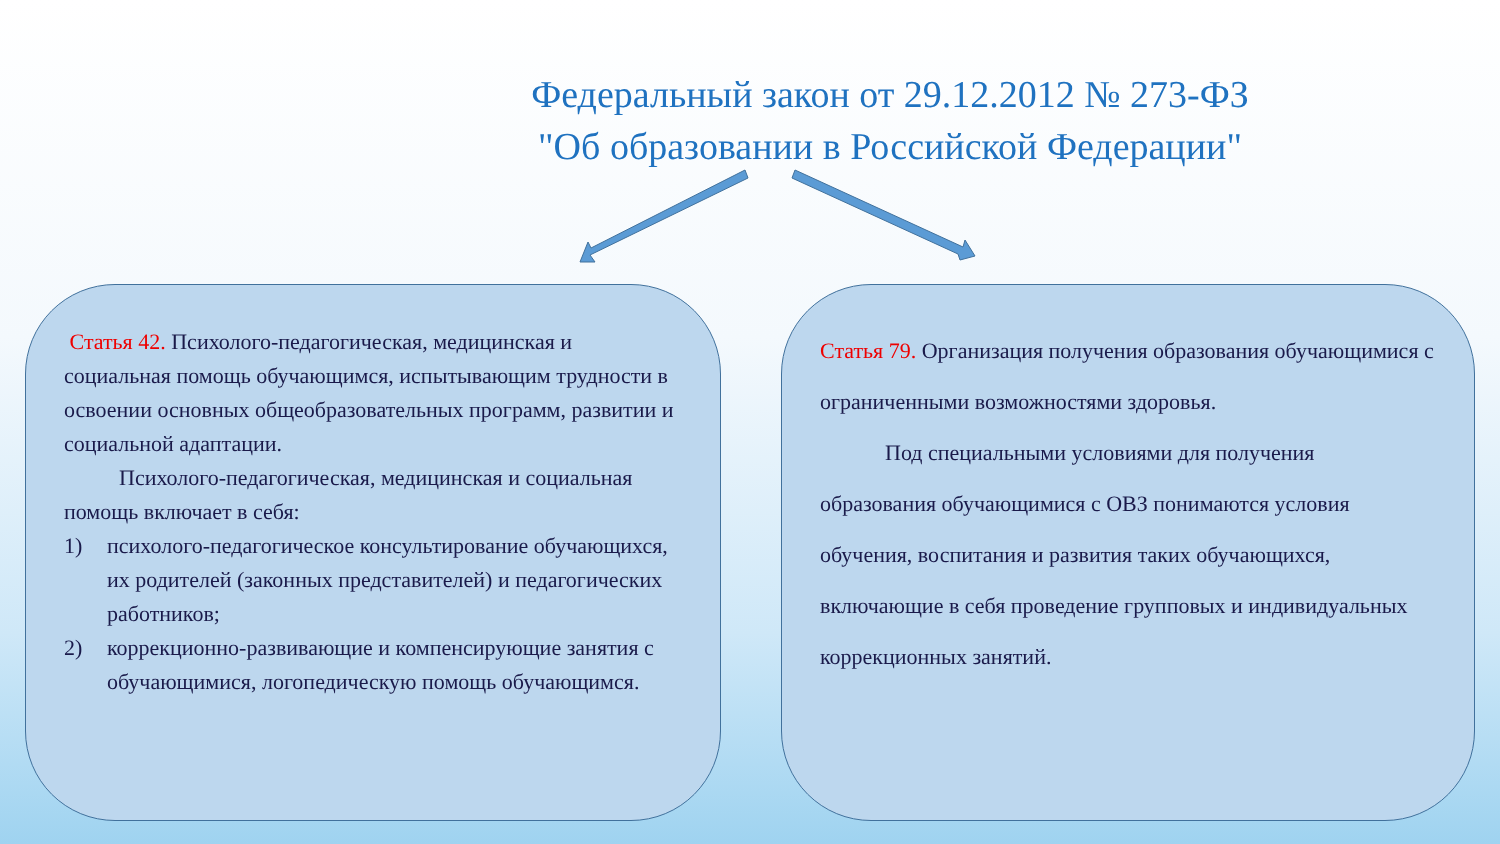Федеральный закон от 29.12.2012 № 273-ФЗ
"Об образовании в Российской Федерации"
Статья 42. Психолого-педагогическая, медицинская и социальная помощь обучающимся, испытывающим трудности в освоении основных общеобразовательных программ, развитии и социальной адаптации.
Психолого-педагогическая, медицинская и социальная помощь включает в себя:
1) психолого-педагогическое консультирование обучающихся, их родителей (законных представителей) и педагогических работников;
2) коррекционно-развивающие и компенсирующие занятия с обучающимися, логопедическую помощь обучающимся.
Статья 79. Организация получения образования обучающимися с ограниченными возможностями здоровья.
Под специальными условиями для получения образования обучающимися с ОВЗ понимаются условия обучения, воспитания и развития таких обучающихся, включающие в себя проведение групповых и индивидуальных коррекционных занятий.